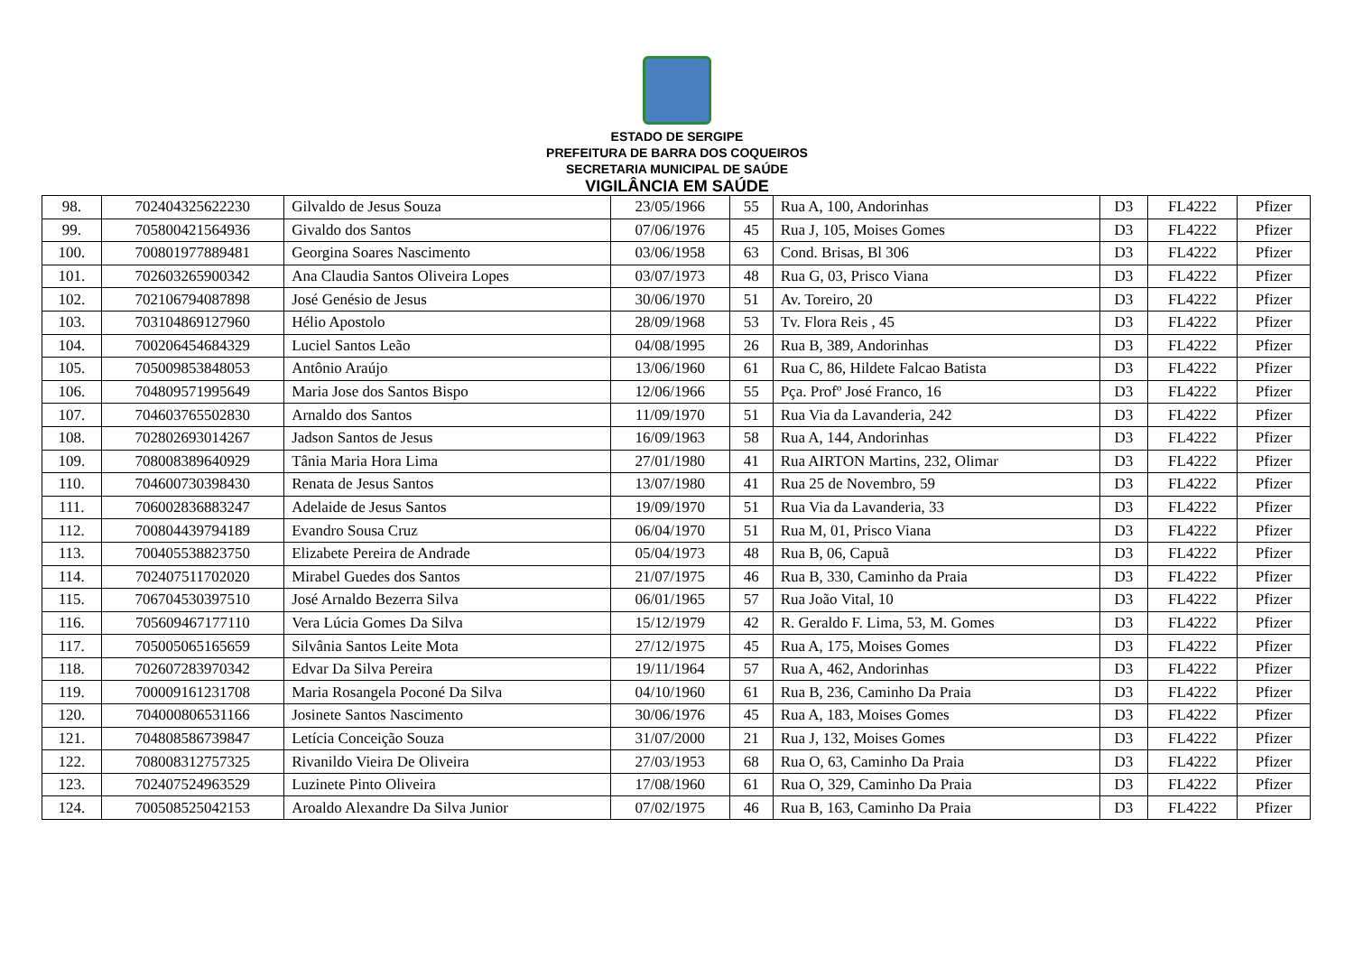ESTADO DE SERGIPE
PREFEITURA DE BARRA DOS COQUEIROS
SECRETARIA MUNICIPAL DE SAÚDE
VIGILÂNCIA EM SAÚDE
| 98. | 702404325622230 | Gilvaldo de Jesus Souza | 23/05/1966 | 55 | Rua A, 100, Andorinhas | D3 | FL4222 | Pfizer |
| 99. | 705800421564936 | Givaldo dos Santos | 07/06/1976 | 45 | Rua J, 105, Moises Gomes | D3 | FL4222 | Pfizer |
| 100. | 700801977889481 | Georgina Soares Nascimento | 03/06/1958 | 63 | Cond. Brisas, Bl 306 | D3 | FL4222 | Pfizer |
| 101. | 702603265900342 | Ana Claudia Santos Oliveira Lopes | 03/07/1973 | 48 | Rua G, 03, Prisco Viana | D3 | FL4222 | Pfizer |
| 102. | 702106794087898 | José Genésio de Jesus | 30/06/1970 | 51 | Av. Toreiro, 20 | D3 | FL4222 | Pfizer |
| 103. | 703104869127960 | Hélio Apostolo | 28/09/1968 | 53 | Tv. Flora Reis , 45 | D3 | FL4222 | Pfizer |
| 104. | 700206454684329 | Luciel Santos Leão | 04/08/1995 | 26 | Rua B, 389, Andorinhas | D3 | FL4222 | Pfizer |
| 105. | 705009853848053 | Antônio Araújo | 13/06/1960 | 61 | Rua C, 86, Hildete Falcao Batista | D3 | FL4222 | Pfizer |
| 106. | 704809571995649 | Maria Jose dos Santos Bispo | 12/06/1966 | 55 | Pça. Profº José Franco, 16 | D3 | FL4222 | Pfizer |
| 107. | 704603765502830 | Arnaldo dos Santos | 11/09/1970 | 51 | Rua Via da Lavanderia, 242 | D3 | FL4222 | Pfizer |
| 108. | 702802693014267 | Jadson Santos de Jesus | 16/09/1963 | 58 | Rua A, 144, Andorinhas | D3 | FL4222 | Pfizer |
| 109. | 708008389640929 | Tânia Maria Hora Lima | 27/01/1980 | 41 | Rua AIRTON Martins, 232, Olimar | D3 | FL4222 | Pfizer |
| 110. | 704600730398430 | Renata de Jesus Santos | 13/07/1980 | 41 | Rua 25 de Novembro, 59 | D3 | FL4222 | Pfizer |
| 111. | 706002836883247 | Adelaide de Jesus Santos | 19/09/1970 | 51 | Rua Via da Lavanderia, 33 | D3 | FL4222 | Pfizer |
| 112. | 700804439794189 | Evandro Sousa Cruz | 06/04/1970 | 51 | Rua M, 01, Prisco Viana | D3 | FL4222 | Pfizer |
| 113. | 700405538823750 | Elizabete Pereira de Andrade | 05/04/1973 | 48 | Rua B, 06, Capuã | D3 | FL4222 | Pfizer |
| 114. | 702407511702020 | Mirabel Guedes dos Santos | 21/07/1975 | 46 | Rua B, 330, Caminho da Praia | D3 | FL4222 | Pfizer |
| 115. | 706704530397510 | José Arnaldo Bezerra Silva | 06/01/1965 | 57 | Rua João Vital, 10 | D3 | FL4222 | Pfizer |
| 116. | 705609467177110 | Vera Lúcia Gomes Da Silva | 15/12/1979 | 42 | R. Geraldo F. Lima, 53, M. Gomes | D3 | FL4222 | Pfizer |
| 117. | 705005065165659 | Silvânia Santos Leite Mota | 27/12/1975 | 45 | Rua A, 175, Moises Gomes | D3 | FL4222 | Pfizer |
| 118. | 702607283970342 | Edvar Da Silva Pereira | 19/11/1964 | 57 | Rua A, 462, Andorinhas | D3 | FL4222 | Pfizer |
| 119. | 700009161231708 | Maria Rosangela Poconé Da Silva | 04/10/1960 | 61 | Rua B, 236, Caminho Da Praia | D3 | FL4222 | Pfizer |
| 120. | 704000806531166 | Josinete Santos Nascimento | 30/06/1976 | 45 | Rua A, 183, Moises Gomes | D3 | FL4222 | Pfizer |
| 121. | 704808586739847 | Letícia Conceição Souza | 31/07/2000 | 21 | Rua J, 132, Moises Gomes | D3 | FL4222 | Pfizer |
| 122. | 708008312757325 | Rivanildo Vieira De Oliveira | 27/03/1953 | 68 | Rua O, 63, Caminho Da Praia | D3 | FL4222 | Pfizer |
| 123. | 702407524963529 | Luzinete Pinto Oliveira | 17/08/1960 | 61 | Rua O, 329, Caminho Da Praia | D3 | FL4222 | Pfizer |
| 124. | 700508525042153 | Aroaldo Alexandre Da Silva Junior | 07/02/1975 | 46 | Rua B, 163, Caminho Da Praia | D3 | FL4222 | Pfizer |